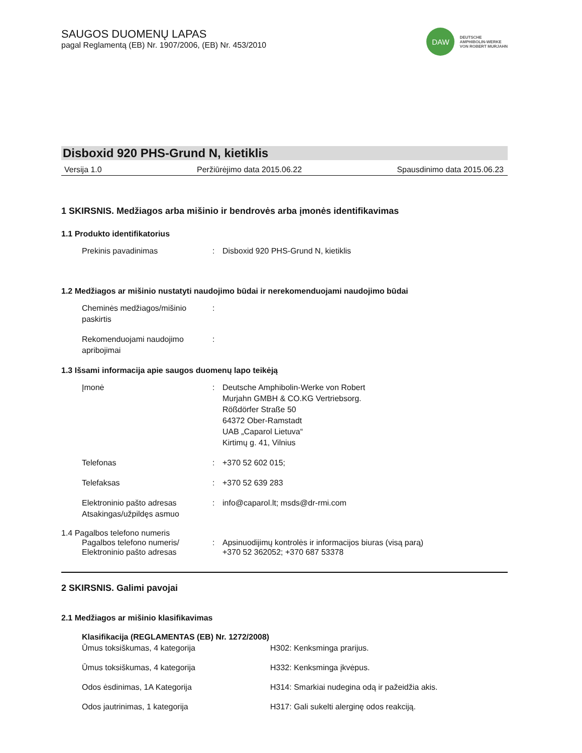SAUGOS DUOMENŲ LAPAS
pagal Reglamentą (EB) Nr. 1907/2006, (EB) Nr. 453/2010
DAW
DEUTSCHE
AMPHIBOLIN-WERKE
VON ROBERT MURJAHN
Disboxid 920 PHS-Grund N, kietiklis
Versija 1.0 Peržiūrėjimo data 2015.06.22 Spausdinimo data 2015.06.23
1 SKIRSNIS. Medžiagos arba mišinio ir bendrovės arba įmonės identifikavimas
1.1 Produkto identifikatorius
Prekinis pavadinimas : Disboxid 920 PHS-Grund N, kietiklis
1.2 Medžiagos ar mišinio nustatyti naudojimo būdai ir nerekomenduojami naudojimo būdai
Cheminės medžiagos/mišinio paskirtis
:
Rekomenduojami naudojimo apribojimai
:
1.3 Išsami informacija apie saugos duomenų lapo teikėją
Įmonė : Deutsche Amphibolin-Werke von Robert
Murjahn GMBH & CO.KG Vertriebsorg.
Rößdörfer Straße 50
64372 Ober-Ramstadt
UAB „Caparol Lietuva“
Kirtimų g. 41, Vilnius
Telefonas : +370 52 602 015;
Telefaksas : +370 52 639 283
Elektroninio pašto adresas
Atsakingas/užpildęs asmuo
: info@caparol.lt; msds@dr-rmi.com
1.4 Pagalbos telefono numeris
Pagalbos telefono numeris/
Elektroninio pašto adresas
: Apsinuodijimų kontrolės ir informacijos biuras (visą parą)
+370 52 362052; +370 687 53378
2 SKIRSNIS. Galimi pavojai
2.1 Medžiagos ar mišinio klasifikavimas
Klasifikacija (REGLAMENTAS (EB) Nr. 1272/2008)
Ūmus toksiškumas, 4 kategorija H302: Kenksminga prarijus.
Ūmus toksiškumas, 4 kategorija H332: Kenksminga įkvėpus.
Odos ėsdinimas, 1A Kategorija H314: Smarkiai nudegina odą ir pažeidžia akis.
Odos jautrinimas, 1 kategorija H317: Gali sukelti alerginę odos reakciją.